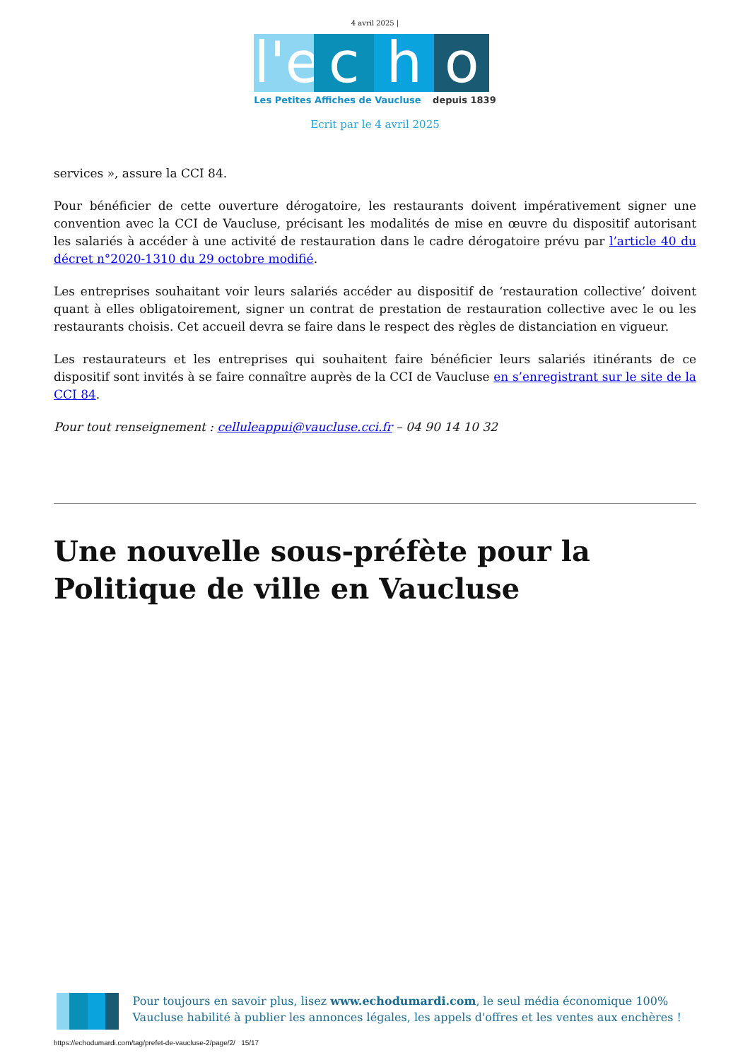4 avril 2025 |
l'e c h o
Les Petites Affiches de Vaucluse depuis 1839
Ecrit par le 4 avril 2025
services », assure la CCI 84.
Pour bénéficier de cette ouverture dérogatoire, les restaurants doivent impérativement signer une convention avec la CCI de Vaucluse, précisant les modalités de mise en œuvre du dispositif autorisant les salariés à accéder à une activité de restauration dans le cadre dérogatoire prévu par l’article 40 du décret n°2020-1310 du 29 octobre modifié.
Les entreprises souhaitant voir leurs salariés accéder au dispositif de ‘restauration collective’ doivent quant à elles obligatoirement, signer un contrat de prestation de restauration collective avec le ou les restaurants choisis. Cet accueil devra se faire dans le respect des règles de distanciation en vigueur.
Les restaurateurs et les entreprises qui souhaitent faire bénéficier leurs salariés itinérants de ce dispositif sont invités à se faire connaître auprès de la CCI de Vaucluse en s’enregistrant sur le site de la CCI 84.
Pour tout renseignement : celluleappui@vaucluse.cci.fr – 04 90 14 10 32
Une nouvelle sous-préfète pour la Politique de ville en Vaucluse
Pour toujours en savoir plus, lisez www.echodumardi.com, le seul média économique 100% Vaucluse habilité à publier les annonces légales, les appels d'offres et les ventes aux enchères !
https://echodumardi.com/tag/prefet-de-vaucluse-2/page/2/ 15/17